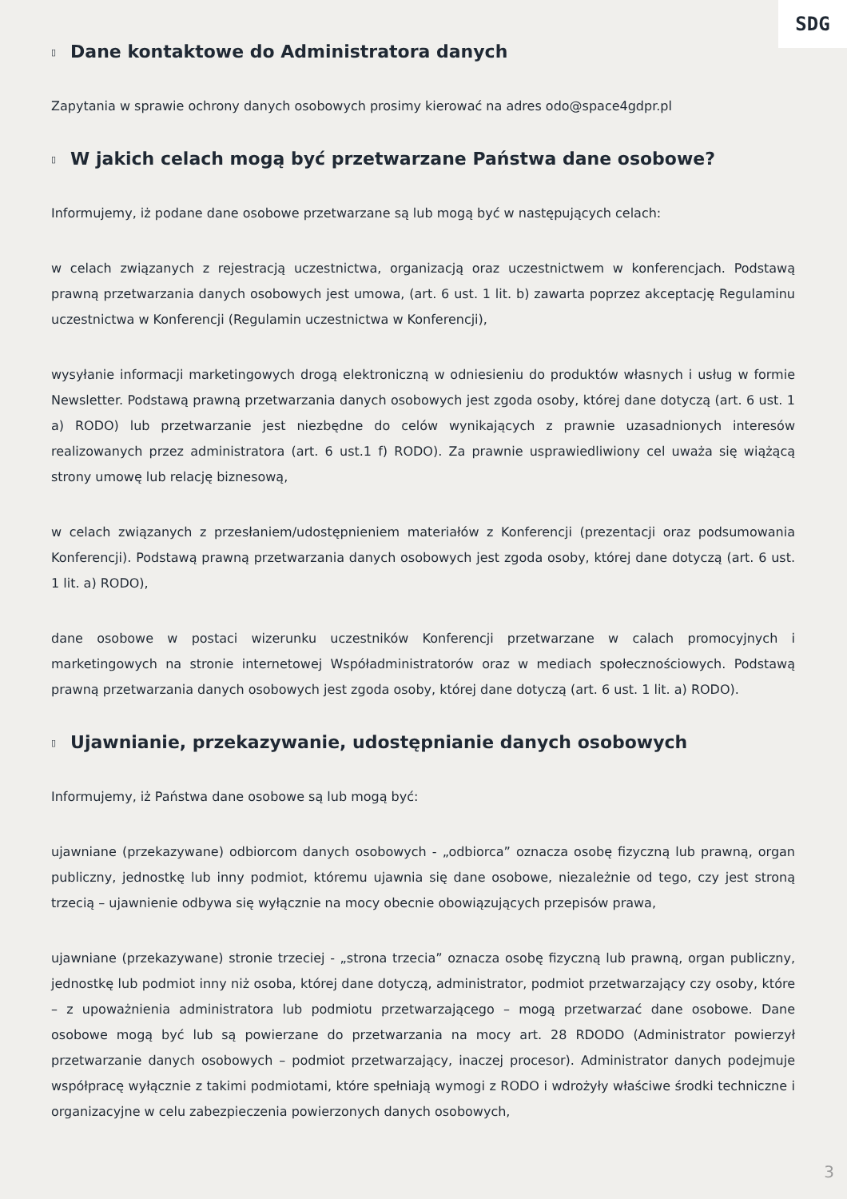SDG
▯ Dane kontaktowe do Administratora danych
Zapytania w sprawie ochrony danych osobowych prosimy kierować na adres odo@space4gdpr.pl
▯ W jakich celach mogą być przetwarzane Państwa dane osobowe?
Informujemy, iż podane dane osobowe przetwarzane są lub mogą być w następujących celach:
w celach związanych z rejestracją uczestnictwa, organizacją oraz uczestnictwem w konferencjach. Podstawą prawną przetwarzania danych osobowych jest umowa, (art. 6 ust. 1 lit. b) zawarta poprzez akceptację Regulaminu uczestnictwa w Konferencji (Regulamin uczestnictwa w Konferencji),
wysyłanie informacji marketingowych drogą elektroniczną w odniesieniu do produktów własnych i usług w formie Newsletter. Podstawą prawną przetwarzania danych osobowych jest zgoda osoby, której dane dotyczą (art. 6 ust. 1 a) RODO) lub przetwarzanie jest niezbędne do celów wynikających z prawnie uzasadnionych interesów realizowanych przez administratora (art. 6 ust.1 f) RODO). Za prawnie usprawiedliwiony cel uważa się wiążącą strony umowę lub relację biznesową,
w celach związanych z przesłaniem/udostępnieniem materiałów z Konferencji (prezentacji oraz podsumowania Konferencji). Podstawą prawną przetwarzania danych osobowych jest zgoda osoby, której dane dotyczą (art. 6 ust. 1 lit. a) RODO),
dane osobowe w postaci wizerunku uczestników Konferencji przetwarzane w calach promocyjnych i marketingowych na stronie internetowej Współadministratorów oraz w mediach społecznościowych. Podstawą prawną przetwarzania danych osobowych jest zgoda osoby, której dane dotyczą (art. 6 ust. 1 lit. a) RODO).
▯ Ujawnianie, przekazywanie, udostępnianie danych osobowych
Informujemy, iż Państwa dane osobowe są lub mogą być:
ujawniane (przekazywane) odbiorcom danych osobowych - „odbiorca” oznacza osobę fizyczną lub prawną, organ publiczny, jednostkę lub inny podmiot, któremu ujawnia się dane osobowe, niezależnie od tego, czy jest stroną trzecią – ujawnienie odbywa się wyłącznie na mocy obecnie obowiązujących przepisów prawa,
ujawniane (przekazywane) stronie trzeciej - „strona trzecia” oznacza osobę fizyczną lub prawną, organ publiczny, jednostkę lub podmiot inny niż osoba, której dane dotyczą, administrator, podmiot przetwarzający czy osoby, które – z upoważnienia administratora lub podmiotu przetwarzającego – mogą przetwarzać dane osobowe. Dane osobowe mogą być lub są powierzane do przetwarzania na mocy art. 28 RDODO (Administrator powierzył przetwarzanie danych osobowych – podmiot przetwarzający, inaczej procesor). Administrator danych podejmuje współpracę wyłącznie z takimi podmiotami, które spełniają wymogi z RODO i wdrożyły właściwe środki techniczne i organizacyjne w celu zabezpieczenia powierzonych danych osobowych,
3